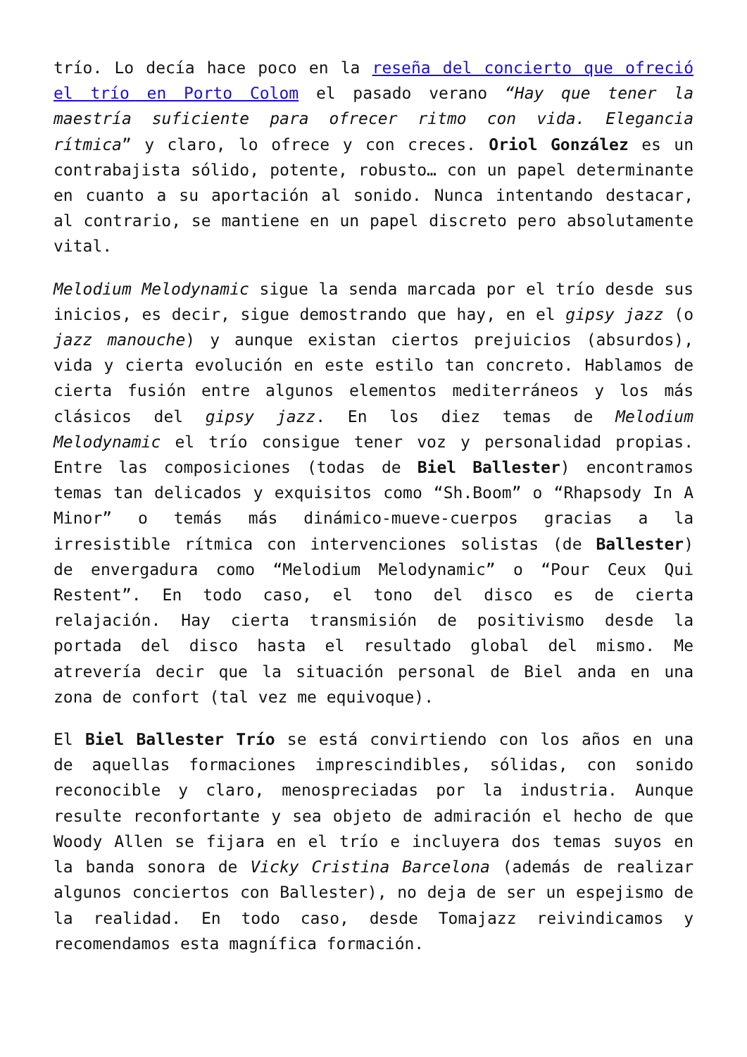trío. Lo decía hace poco en la reseña del concierto que ofreció el trío en Porto Colom el pasado verano “Hay que tener la maestría suficiente para ofrecer ritmo con vida. Elegancia rítmica” y claro, lo ofrece y con creces. Oriol González es un contrabajista sólido, potente, robusto… con un papel determinante en cuanto a su aportación al sonido. Nunca intentando destacar, al contrario, se mantiene en un papel discreto pero absolutamente vital.
Melodium Melodynamic sigue la senda marcada por el trío desde sus inicios, es decir, sigue demostrando que hay, en el gipsy jazz (o jazz manouche) y aunque existan ciertos prejuicios (absurdos), vida y cierta evolución en este estilo tan concreto. Hablamos de cierta fusión entre algunos elementos mediterráneos y los más clásicos del gipsy jazz. En los diez temas de Melodium Melodynamic el trío consigue tener voz y personalidad propias. Entre las composiciones (todas de Biel Ballester) encontramos temas tan delicados y exquisitos como “Sh.Boom” o “Rhapsody In A Minor” o temás más dinámico-mueve-cuerpos gracias a la irresistible rítmica con intervenciones solistas (de Ballester) de envergadura como “Melodium Melodynamic” o “Pour Ceux Qui Restent”. En todo caso, el tono del disco es de cierta relajación. Hay cierta transmisión de positivismo desde la portada del disco hasta el resultado global del mismo. Me atrevería decir que la situación personal de Biel anda en una zona de confort (tal vez me equivoque).
El Biel Ballester Trío se está convirtiendo con los años en una de aquellas formaciones imprescindibles, sólidas, con sonido reconocible y claro, menospreciadas por la industria. Aunque resulte reconfortante y sea objeto de admiración el hecho de que Woody Allen se fijara en el trío e incluyera dos temas suyos en la banda sonora de Vicky Cristina Barcelona (además de realizar algunos conciertos con Ballester), no deja de ser un espejismo de la realidad. En todo caso, desde Tomajazz reivindicamos y recomendamos esta magnífica formación.